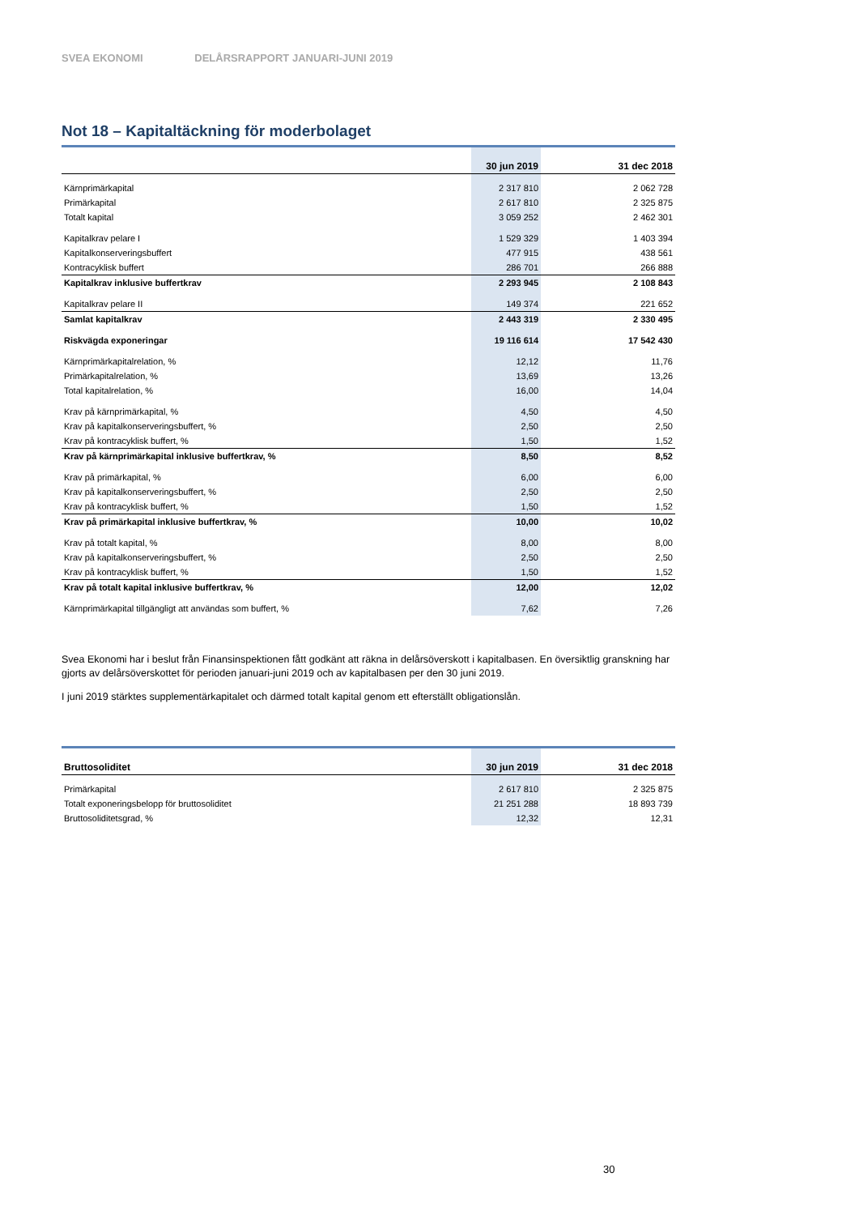SVEA EKONOMI DELÅRSRAPPORT JANUARI-JUNI 2019
Not 18 – Kapitaltäckning för moderbolaget
| | 30 jun 2019 | 31 dec 2018 |
| --- | --- | --- |
| Kärnprimärkapital | 2 317 810 | 2 062 728 |
| Primärkapital | 2 617 810 | 2 325 875 |
| Totalt kapital | 3 059 252 | 2 462 301 |
| Kapitalkrav pelare I | 1 529 329 | 1 403 394 |
| Kapitalkonserveringsbuffert | 477 915 | 438 561 |
| Kontracyklisk buffert | 286 701 | 266 888 |
| Kapitalkrav inklusive buffertkrav | 2 293 945 | 2 108 843 |
| Kapitalkrav pelare II | 149 374 | 221 652 |
| Samlat kapitalkrav | 2 443 319 | 2 330 495 |
| Riskvägda exponeringar | 19 116 614 | 17 542 430 |
| Kärnprimärkapitalrelation, % | 12,12 | 11,76 |
| Primärkapitalrelation, % | 13,69 | 13,26 |
| Total kapitalrelation, % | 16,00 | 14,04 |
| Krav på kärnprimärkapital, % | 4,50 | 4,50 |
| Krav på kapitalkonserveringsbuffert, % | 2,50 | 2,50 |
| Krav på kontracyklisk buffert, % | 1,50 | 1,52 |
| Krav på kärnprimärkapital inklusive buffertkrav, % | 8,50 | 8,52 |
| Krav på primärkapital, % | 6,00 | 6,00 |
| Krav på kapitalkonserveringsbuffert, % | 2,50 | 2,50 |
| Krav på kontracyklisk buffert, % | 1,50 | 1,52 |
| Krav på primärkapital inklusive buffertkrav, % | 10,00 | 10,02 |
| Krav på totalt kapital, % | 8,00 | 8,00 |
| Krav på kapitalkonserveringsbuffert, % | 2,50 | 2,50 |
| Krav på kontracyklisk buffert, % | 1,50 | 1,52 |
| Krav på totalt kapital inklusive buffertkrav, % | 12,00 | 12,02 |
| Kärnprimärkapital tillgängligt att användas som buffert, % | 7,62 | 7,26 |
Svea Ekonomi har i beslut från Finansinspektionen fått godkänt att räkna in delårsöverskott i kapitalbasen. En översiktlig granskning har gjorts av delårsöverskottet för perioden januari-juni 2019 och av kapitalbasen per den 30 juni 2019.
I juni 2019 stärktes supplementärkapitalet och därmed totalt kapital genom ett efterställt obligationslån.
| Bruttosoliditet | 30 jun 2019 | 31 dec 2018 |
| --- | --- | --- |
| Primärkapital | 2 617 810 | 2 325 875 |
| Totalt exponeringsbelopp för bruttosoliditet | 21 251 288 | 18 893 739 |
| Bruttosoliditetsgrad, % | 12,32 | 12,31 |
30